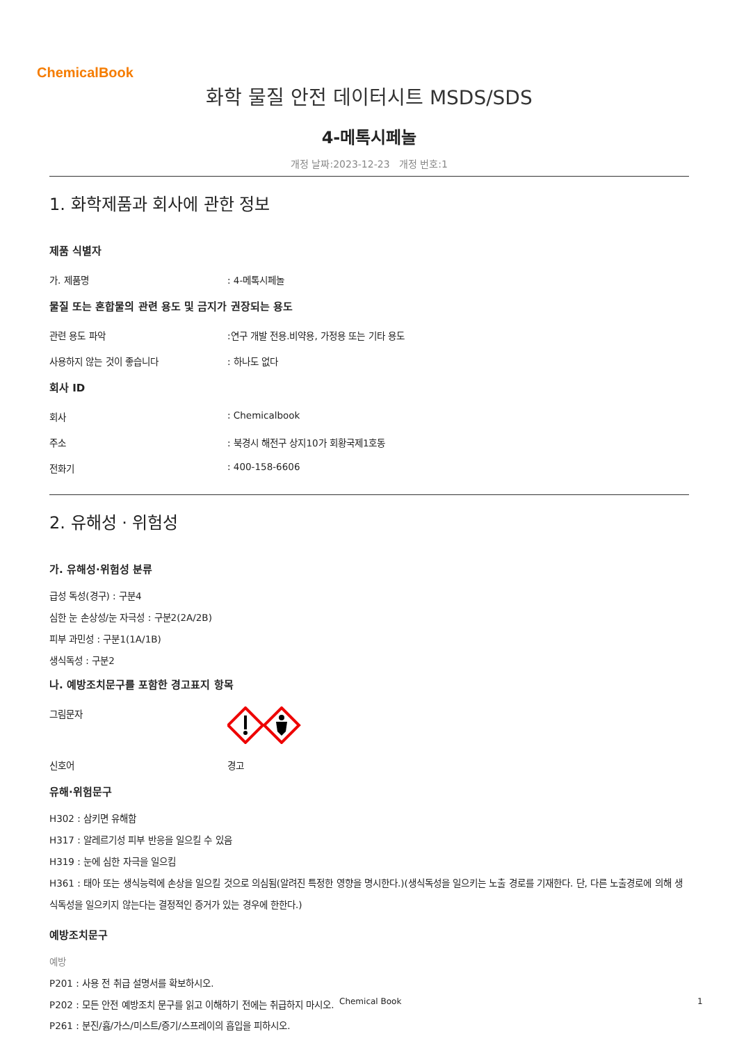ChemicalBook
화학 물질 안전 데이터시트 MSDS/SDS
4-메톡시페놀
개정 날짜:2023-12-23 개정 번호:1
1. 화학제품과 회사에 관한 정보
제품 식별자
가. 제품명: 4-메톡시페놀
물질 또는 혼합물의 관련 용도 및 금지가 권장되는 용도
관련 용도 파악:연구 개발 전용.비약용, 가정용 또는 기타 용도
사용하지 않는 것이 좋습니다: 하나도 없다
회사 ID
회사: Chemicalbook
주소: 북경시 해전구 상지10가 회황국제1호동
전화기: 400-158-6606
2. 유해성 · 위험성
가. 유해성·위험성 분류
급성 독성(경구) : 구분4
심한 눈 손상성/눈 자극성 : 구분2(2A/2B)
피부 과민성 : 구분1(1A/1B)
생식독성 : 구분2
나. 예방조치문구를 포함한 경고표지 항목
그림문자
신호어 경고
유해·위험문구
H302 : 삼키면 유해함
H317 : 알레르기성 피부 반응을 일으킬 수 있음
H319 : 눈에 심한 자극을 일으킴
H361 : 태아 또는 생식능력에 손상을 일으킬 것으로 의심됨(알려진 특정한 영향을 명시한다.)(생식독성을 일으키는 노출 경로를 기재한다. 단, 다른 노출경로에 의해 생식독성을 일으키지 않는다는 결정적인 증거가 있는 경우에 한한다.)
예방조치문구
예방
P201 : 사용 전 취급 설명서를 확보하시오.
P202 : 모든 안전 예방조치 문구를 읽고 이해하기 전에는 취급하지 마시오.
P261 : 분진/흄/가스/미스트/증기/스프레이의 흡입을 피하시오.
Chemical Book 1